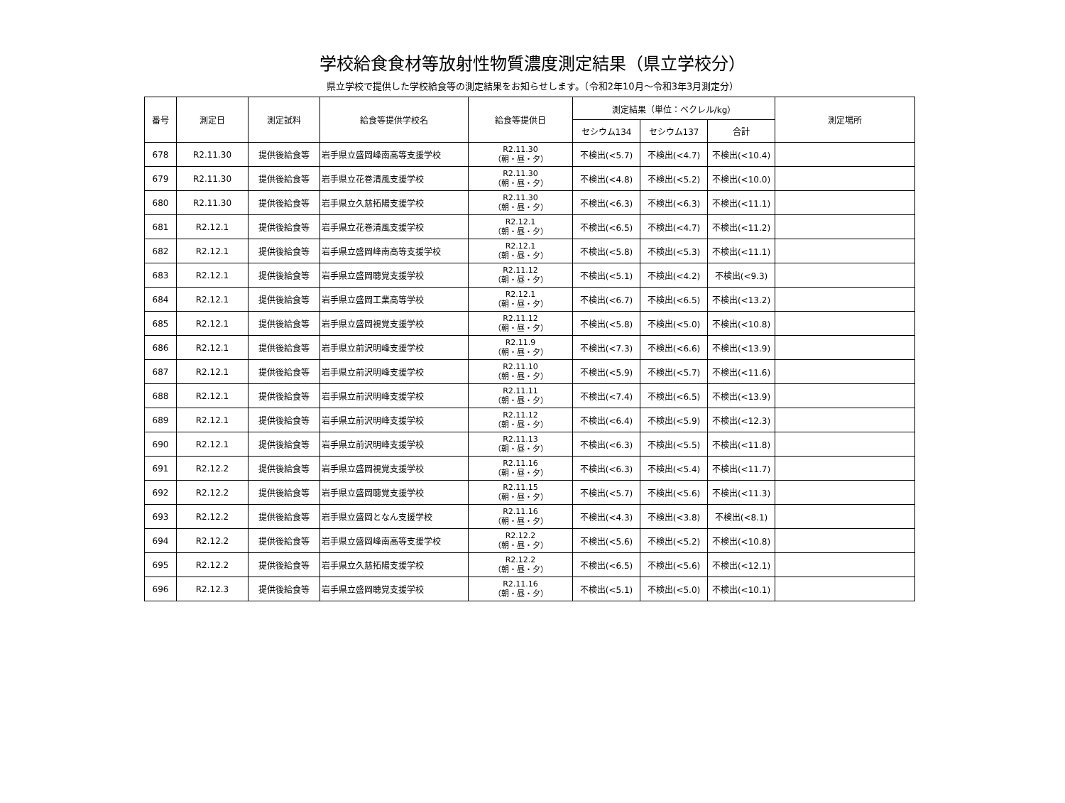学校給食食材等放射性物質濃度測定結果（県立学校分）
県立学校で提供した学校給食等の測定結果をお知らせします。（令和2年10月～令和3年3月測定分）
| 番号 | 測定日 | 測定試料 | 給食等提供学校名 | 給食等提供日 | 測定結果（単位：ベクレル/kg） | | | 測定場所 |
| --- | --- | --- | --- | --- | --- | --- | --- | --- |
| | | | | | セシウム134 | セシウム137 | 合計 | |
| 678 | R2.11.30 | 提供後給食等 | 岩手県立盛岡峰南高等支援学校 | R2.11.30 （朝・昼・夕） | 不検出(<5.7) | 不検出(<4.7) | 不検出(<10.4) | |
| 679 | R2.11.30 | 提供後給食等 | 岩手県立花巻清風支援学校 | R2.11.30 （朝・昼・夕） | 不検出(<4.8) | 不検出(<5.2) | 不検出(<10.0) | |
| 680 | R2.11.30 | 提供後給食等 | 岩手県立久慈拓陽支援学校 | R2.11.30 （朝・昼・夕） | 不検出(<6.3) | 不検出(<6.3) | 不検出(<11.1) | |
| 681 | R2.12.1 | 提供後給食等 | 岩手県立花巻清風支援学校 | R2.12.1 （朝・昼・夕） | 不検出(<6.5) | 不検出(<4.7) | 不検出(<11.2) | |
| 682 | R2.12.1 | 提供後給食等 | 岩手県立盛岡峰南高等支援学校 | R2.12.1 （朝・昼・夕） | 不検出(<5.8) | 不検出(<5.3) | 不検出(<11.1) | |
| 683 | R2.12.1 | 提供後給食等 | 岩手県立盛岡聴覚支援学校 | R2.11.12 （朝・昼・夕） | 不検出(<5.1) | 不検出(<4.2) | 不検出(<9.3) | |
| 684 | R2.12.1 | 提供後給食等 | 岩手県立盛岡工業高等学校 | R2.12.1 （朝・昼・夕） | 不検出(<6.7) | 不検出(<6.5) | 不検出(<13.2) | |
| 685 | R2.12.1 | 提供後給食等 | 岩手県立盛岡視覚支援学校 | R2.11.12 （朝・昼・夕） | 不検出(<5.8) | 不検出(<5.0) | 不検出(<10.8) | |
| 686 | R2.12.1 | 提供後給食等 | 岩手県立前沢明峰支援学校 | R2.11.9 （朝・昼・夕） | 不検出(<7.3) | 不検出(<6.6) | 不検出(<13.9) | |
| 687 | R2.12.1 | 提供後給食等 | 岩手県立前沢明峰支援学校 | R2.11.10 （朝・昼・夕） | 不検出(<5.9) | 不検出(<5.7) | 不検出(<11.6) | |
| 688 | R2.12.1 | 提供後給食等 | 岩手県立前沢明峰支援学校 | R2.11.11 （朝・昼・夕） | 不検出(<7.4) | 不検出(<6.5) | 不検出(<13.9) | |
| 689 | R2.12.1 | 提供後給食等 | 岩手県立前沢明峰支援学校 | R2.11.12 （朝・昼・夕） | 不検出(<6.4) | 不検出(<5.9) | 不検出(<12.3) | |
| 690 | R2.12.1 | 提供後給食等 | 岩手県立前沢明峰支援学校 | R2.11.13 （朝・昼・夕） | 不検出(<6.3) | 不検出(<5.5) | 不検出(<11.8) | |
| 691 | R2.12.2 | 提供後給食等 | 岩手県立盛岡視覚支援学校 | R2.11.16 （朝・昼・夕） | 不検出(<6.3) | 不検出(<5.4) | 不検出(<11.7) | |
| 692 | R2.12.2 | 提供後給食等 | 岩手県立盛岡聴覚支援学校 | R2.11.15 （朝・昼・夕） | 不検出(<5.7) | 不検出(<5.6) | 不検出(<11.3) | |
| 693 | R2.12.2 | 提供後給食等 | 岩手県立盛岡となん支援学校 | R2.11.16 （朝・昼・夕） | 不検出(<4.3) | 不検出(<3.8) | 不検出(<8.1) | |
| 694 | R2.12.2 | 提供後給食等 | 岩手県立盛岡峰南高等支援学校 | R2.12.2 （朝・昼・夕） | 不検出(<5.6) | 不検出(<5.2) | 不検出(<10.8) | |
| 695 | R2.12.2 | 提供後給食等 | 岩手県立久慈拓陽支援学校 | R2.12.2 （朝・昼・夕） | 不検出(<6.5) | 不検出(<5.6) | 不検出(<12.1) | |
| 696 | R2.12.3 | 提供後給食等 | 岩手県立盛岡聴覚支援学校 | R2.11.16 （朝・昼・夕） | 不検出(<5.1) | 不検出(<5.0) | 不検出(<10.1) | |